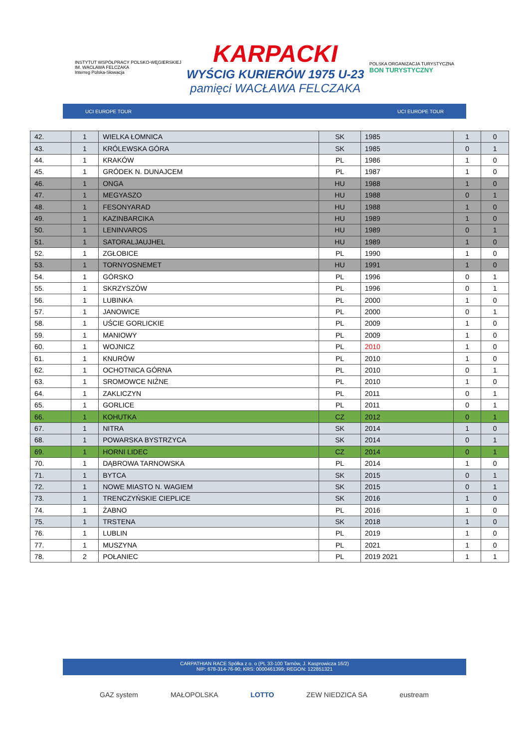INSTYTUT WSPÓŁPRACY POLSKO-WĘGIERSKIEJ
IM. WACŁAWA FELCZAKA
Interreg Polska-Słowacja
KARPACKI
WYŚCIG KURIERÓW 1975 U-23
pamięci WACŁAWA FELCZAKA
POLSKA ORGANIZACJA TURYSTYCZNA
BON TURYSTYCZNY
UCI EUROPE TOUR UCI EUROPE TOUR
| 42. | 1 | WIELKA ŁOMNICA | SK | 1985 | 1 | 0 |
| 43. | 1 | KRÓLEWSKA GÓRA | SK | 1985 | 0 | 1 |
| 44. | 1 | KRAKÓW | PL | 1986 | 1 | 0 |
| 45. | 1 | GRÓDEK N. DUNAJCEM | PL | 1987 | 1 | 0 |
| 46. | 1 | ONGA | HU | 1988 | 1 | 0 |
| 47. | 1 | MEGYASZO | HU | 1988 | 0 | 1 |
| 48. | 1 | FESONYARAD | HU | 1988 | 1 | 0 |
| 49. | 1 | KAZINBARCIKA | HU | 1989 | 1 | 0 |
| 50. | 1 | LENINVAROS | HU | 1989 | 0 | 1 |
| 51. | 1 | SATORALJAUJHEL | HU | 1989 | 1 | 0 |
| 52. | 1 | ZGŁOBICE | PL | 1990 | 1 | 0 |
| 53. | 1 | TORNYOSNEMET | HU | 1991 | 1 | 0 |
| 54. | 1 | GÓRSKO | PL | 1996 | 0 | 1 |
| 55. | 1 | SKRZYSZÓW | PL | 1996 | 0 | 1 |
| 56. | 1 | LUBINKA | PL | 2000 | 1 | 0 |
| 57. | 1 | JANOWICE | PL | 2000 | 0 | 1 |
| 58. | 1 | UŚCIE GORLICKIE | PL | 2009 | 1 | 0 |
| 59. | 1 | MANIOWY | PL | 2009 | 1 | 0 |
| 60. | 1 | WOJNICZ | PL | 2010 | 1 | 0 |
| 61. | 1 | KNURÓW | PL | 2010 | 1 | 0 |
| 62. | 1 | OCHOTNICA GÓRNA | PL | 2010 | 0 | 1 |
| 63. | 1 | SROMOWCE NIŻNE | PL | 2010 | 1 | 0 |
| 64. | 1 | ZAKLICZYN | PL | 2011 | 0 | 1 |
| 65. | 1 | GORLICE | PL | 2011 | 0 | 1 |
| 66. | 1 | KOHUTKA | CZ | 2012 | 0 | 1 |
| 67. | 1 | NITRA | SK | 2014 | 1 | 0 |
| 68. | 1 | POWARSKA BYSTRZYCA | SK | 2014 | 0 | 1 |
| 69. | 1 | HORNI LIDEC | CZ | 2014 | 0 | 1 |
| 70. | 1 | DĄBROWA TARNOWSKA | PL | 2014 | 1 | 0 |
| 71. | 1 | BYTCA | SK | 2015 | 0 | 1 |
| 72. | 1 | NOWE MIASTO N. WAGIEM | SK | 2015 | 0 | 1 |
| 73. | 1 | TRENCZYŃSKIE CIEPLICE | SK | 2016 | 1 | 0 |
| 74. | 1 | ŻABNO | PL | 2016 | 1 | 0 |
| 75. | 1 | TRSTENA | SK | 2018 | 1 | 0 |
| 76. | 1 | LUBLIN | PL | 2019 | 1 | 0 |
| 77. | 1 | MUSZYNA | PL | 2021 | 1 | 0 |
| 78. | 2 | POŁANIEC | PL | 2019 2021 | 1 | 1 |
CARPATHIAN RACE Spółka z o. o (PL 33-100 Tarnów, J. Kasprowicza 16/2)
NIP: 678-314-76-90; KRS: 0000461399; REGON: 122851321
GAZ system MAŁOPOLSKA LOTTO ZEW NIEDZICA SA eustream